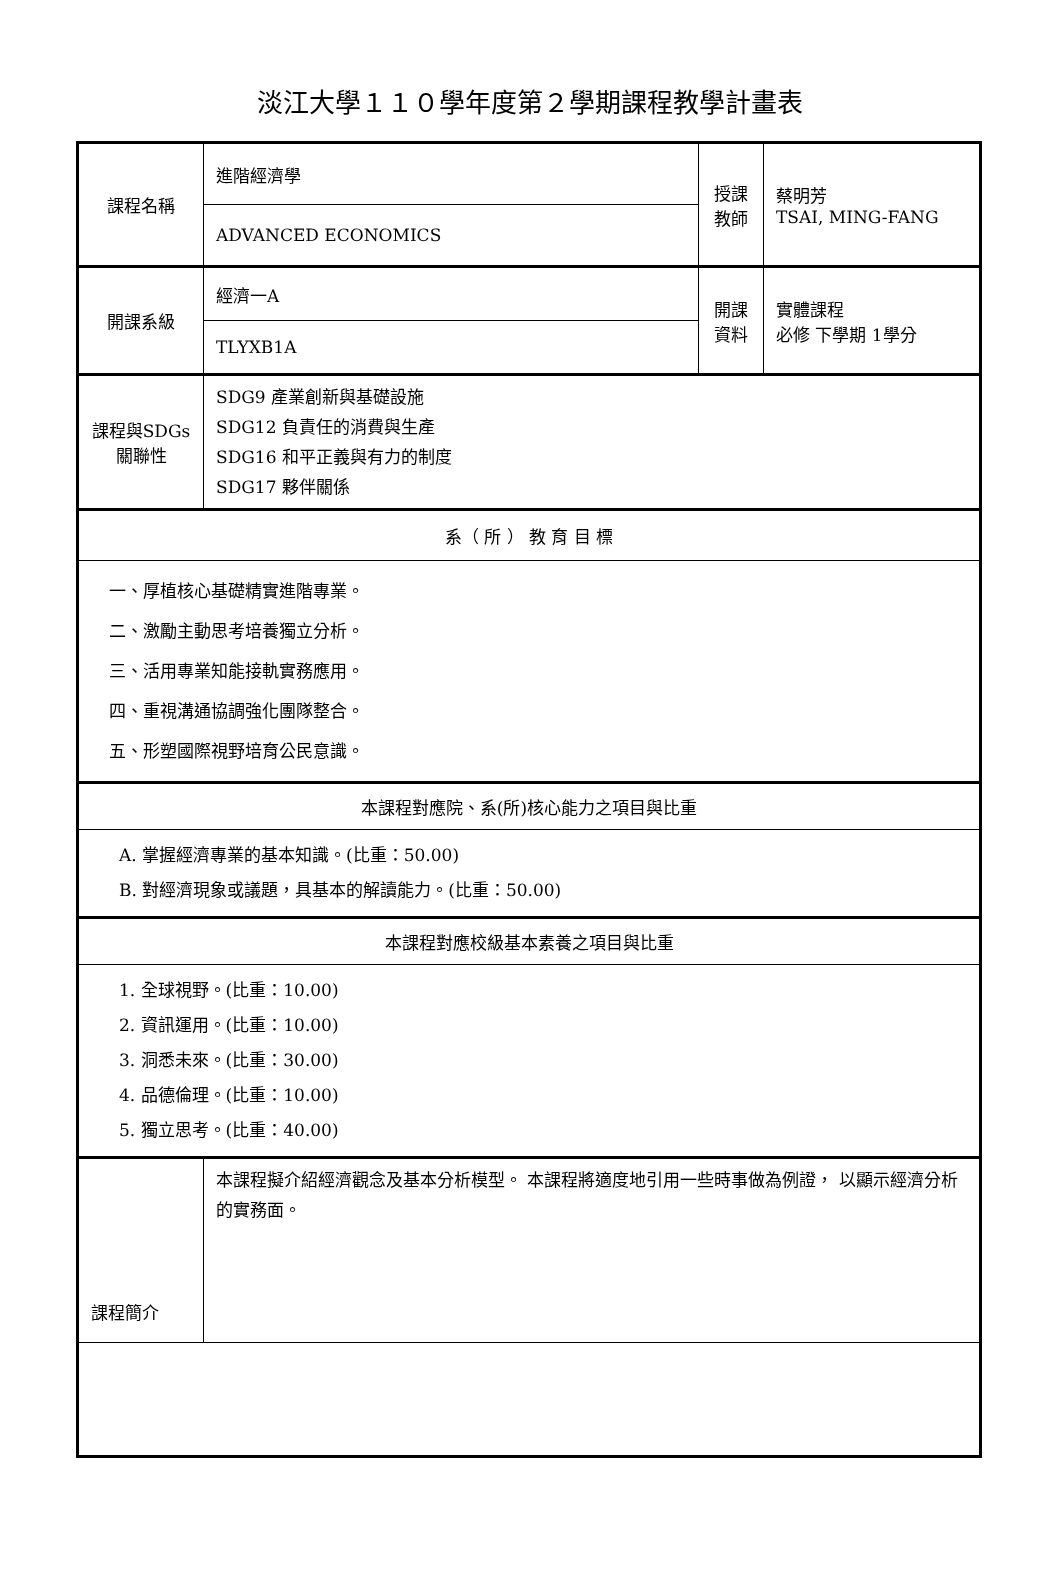淡江大學１１０學年度第２學期課程教學計畫表
| 課程名稱 | 進階經濟學 | 授課 教師 | 蔡明芳 TSAI, MING-FANG |
| | ADVANCED ECONOMICS | | |
| 開課系級 | 經濟一A | 開課 資料 | 實體課程 必修 下學期 1學分 |
| | TLYXB1A | | |
| 課程與SDGs 關聯性 | SDG9 產業創新與基礎設施 SDG12 負責任的消費與生產 SDG16 和平正義與有力的制度 SDG17 夥伴關係 | | |
| 系（ 所 ） 教 育 目 標 | | | |
| 一、厚植核心基礎精實進階專業。 二、激勵主動思考培養獨立分析。 三、活用專業知能接軌實務應用。 四、重視溝通協調強化團隊整合。 五、形塑國際視野培育公民意識。 | | | |
| 本課程對應院、系(所)核心能力之項目與比重 | | | |
| A. 掌握經濟專業的基本知識。(比重：50.00) B. 對經濟現象或議題，具基本的解讀能力。(比重：50.00) | | | |
| 本課程對應校級基本素養之項目與比重 | | | |
| 1. 全球視野。(比重：10.00) 2. 資訊運用。(比重：10.00) 3. 洞悉未來。(比重：30.00) 4. 品德倫理。(比重：10.00) 5. 獨立思考。(比重：40.00) | | | |
| 課程簡介 | 本課程擬介紹經濟觀念及基本分析模型。 本課程將適度地引用一些時事做為例證， 以顯示經濟分析的實務面。 | | |